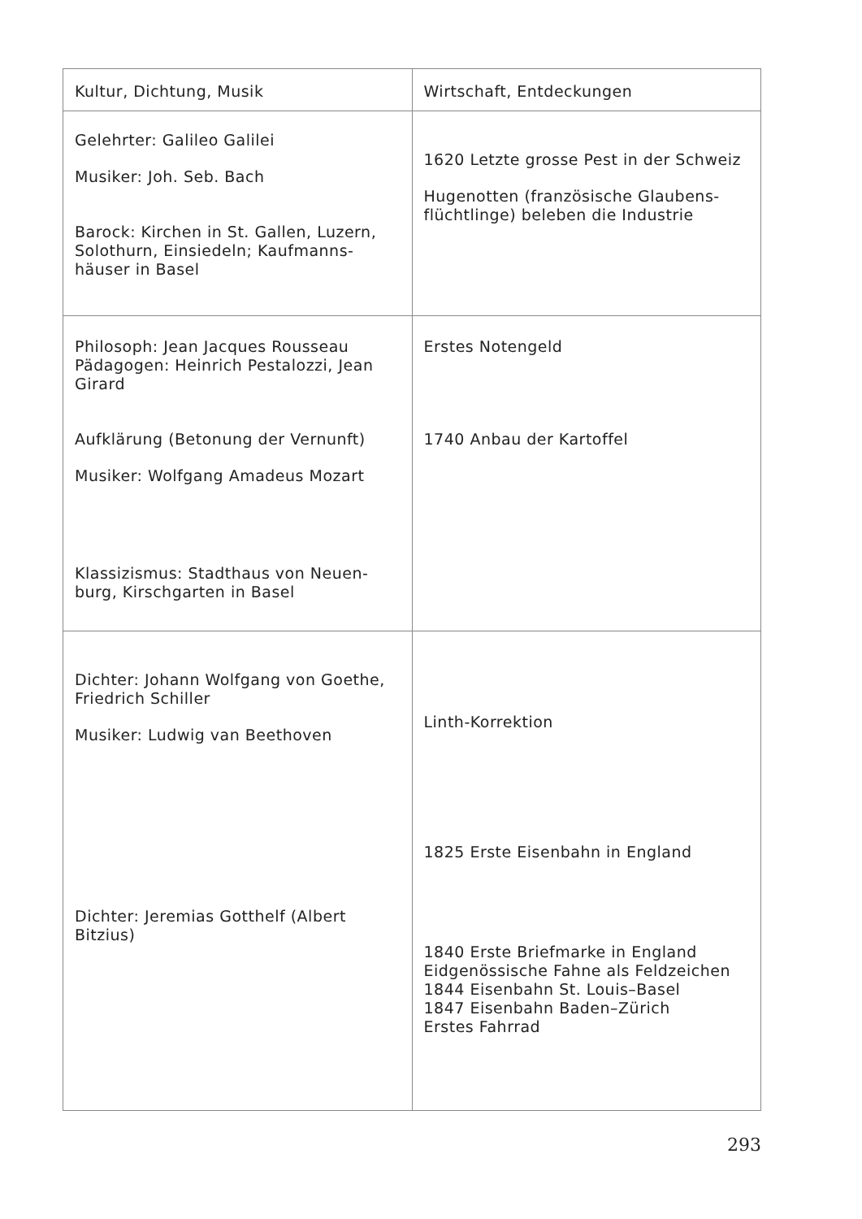| Kultur, Dichtung, Musik | Wirtschaft, Entdeckungen |
| Gelehrter: Galileo Galilei Musiker: Joh. Seb. Bach Barock: Kirchen in St. Gallen, Luzern, Solothurn, Einsiedeln; Kaufmanns­häuser in Basel | 1620 Letzte grosse Pest in der Schweiz Hugenotten (französische Glaubens­flüchtlinge) beleben die Industrie |
| Philosoph: Jean Jacques Rousseau Pädagogen: Heinrich Pestalozzi, Jean Girard Aufklärung (Betonung der Vernunft) Musiker: Wolfgang Amadeus Mozart Klassizismus: Stadthaus von Neuen­burg, Kirschgarten in Basel | Erstes Notengeld 1740 Anbau der Kartoffel |
| Dichter: Johann Wolfgang von Goethe, Friedrich Schiller Musiker: Ludwig van Beethoven Dichter: Jeremias Gotthelf (Albert Bitzius) | Linth-Korrektion 1825 Erste Eisenbahn in England 1840 Erste Briefmarke in England Eidgenössische Fahne als Feldzeichen 1844 Eisenbahn St. Louis–Basel 1847 Eisenbahn Baden–Zürich Erstes Fahrrad |
293